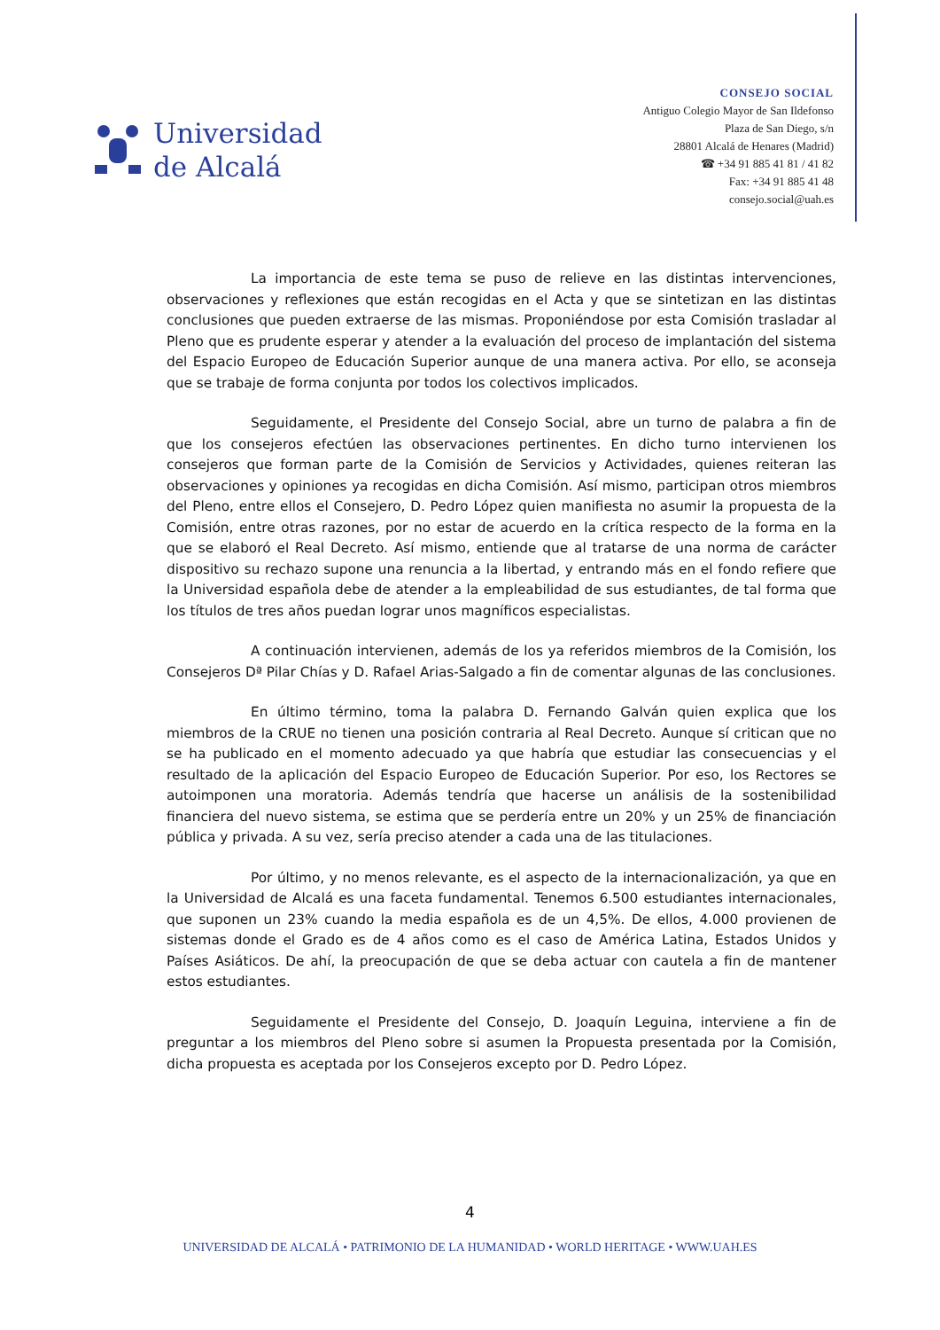Universidad
de Alcalá
CONSEJO SOCIAL
Antiguo Colegio Mayor de San Ildefonso
Plaza de San Diego, s/n
28801 Alcalá de Henares (Madrid)
☎ +34 91 885 41 81 / 41 82
Fax: +34 91 885 41 48
consejo.social@uah.es
La importancia de este tema se puso de relieve en las distintas intervenciones, observaciones y reflexiones que están recogidas en el Acta y que se sintetizan en las distintas conclusiones que pueden extraerse de las mismas. Proponiéndose por esta Comisión trasladar al Pleno que es prudente esperar y atender a la evaluación del proceso de implantación del sistema del Espacio Europeo de Educación Superior aunque de una manera activa. Por ello, se aconseja que se trabaje de forma conjunta por todos los colectivos implicados.
Seguidamente, el Presidente del Consejo Social, abre un turno de palabra a fin de que los consejeros efectúen las observaciones pertinentes. En dicho turno intervienen los consejeros que forman parte de la Comisión de Servicios y Actividades, quienes reiteran las observaciones y opiniones ya recogidas en dicha Comisión. Así mismo, participan otros miembros del Pleno, entre ellos el Consejero, D. Pedro López quien manifiesta no asumir la propuesta de la Comisión, entre otras razones, por no estar de acuerdo en la crítica respecto de la forma en la que se elaboró el Real Decreto. Así mismo, entiende que al tratarse de una norma de carácter dispositivo su rechazo supone una renuncia a la libertad, y entrando más en el fondo refiere que la Universidad española debe de atender a la empleabilidad de sus estudiantes, de tal forma que los títulos de tres años puedan lograr unos magníficos especialistas.
A continuación intervienen, además de los ya referidos miembros de la Comisión, los Consejeros Dª Pilar Chías y D. Rafael Arias-Salgado a fin de comentar algunas de las conclusiones.
En último término, toma la palabra D. Fernando Galván quien explica que los miembros de la CRUE no tienen una posición contraria al Real Decreto. Aunque sí critican que no se ha publicado en el momento adecuado ya que habría que estudiar las consecuencias y el resultado de la aplicación del Espacio Europeo de Educación Superior. Por eso, los Rectores se autoimponen una moratoria. Además tendría que hacerse un análisis de la sostenibilidad financiera del nuevo sistema, se estima que se perdería entre un 20% y un 25% de financiación pública y privada. A su vez, sería preciso atender a cada una de las titulaciones.
Por último, y no menos relevante, es el aspecto de la internacionalización, ya que en la Universidad de Alcalá es una faceta fundamental. Tenemos 6.500 estudiantes internacionales, que suponen un 23% cuando la media española es de un 4,5%. De ellos, 4.000 provienen de sistemas donde el Grado es de 4 años como es el caso de América Latina, Estados Unidos y Países Asiáticos. De ahí, la preocupación de que se deba actuar con cautela a fin de mantener estos estudiantes.
Seguidamente el Presidente del Consejo, D. Joaquín Leguina, interviene a fin de preguntar a los miembros del Pleno sobre si asumen la Propuesta presentada por la Comisión, dicha propuesta es aceptada por los Consejeros excepto por D. Pedro López.
4
UNIVERSIDAD DE ALCALÁ • PATRIMONIO DE LA HUMANIDAD • WORLD HERITAGE • WWW.UAH.ES